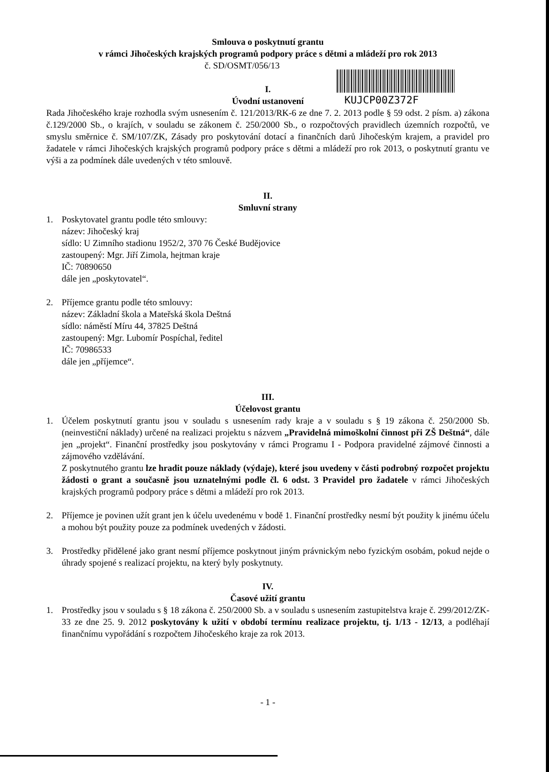KUJCP00Z372F
Smlouva o poskytnutí grantu
v rámci Jihočeských krajských programů podpory práce s dětmi a mládeží pro rok 2013
č. SD/OSMT/056/13
I.
Úvodní ustanovení
Rada Jihočeského kraje rozhodla svým usnesením č. 121/2013/RK-6 ze dne 7. 2. 2013 podle § 59 odst. 2 písm. a) zákona č.129/2000 Sb., o krajích, v souladu se zákonem č. 250/2000 Sb., o rozpočtových pravidlech územních rozpočtů, ve smyslu směrnice č. SM/107/ZK, Zásady pro poskytování dotací a finančních darů Jihočeským krajem, a pravidel pro žadatele v rámci Jihočeských krajských programů podpory práce s dětmi a mládeží pro rok 2013, o poskytnutí grantu ve výši a za podmínek dále uvedených v této smlouvě.
II.
Smluvní strany
1. Poskytovatel grantu podle této smlouvy:
název: Jihočeský kraj
sídlo: U Zimního stadionu 1952/2, 370 76 České Budějovice
zastoupený: Mgr. Jiří Zimola, hejtman kraje
IČ: 70890650
dále jen „poskytovatel“.
2. Příjemce grantu podle této smlouvy:
název: Základní škola a Mateřská škola Deštná
sídlo: náměstí Míru 44, 37825 Deštná
zastoupený: Mgr. Lubomír Pospíchal, ředitel
IČ: 70986533
dále jen „příjemce“.
III.
Účelovost grantu
1. Účelem poskytnutí grantu jsou v souladu s usnesením rady kraje a v souladu s § 19 zákona č. 250/2000 Sb. (neinvestiční náklady) určené na realizaci projektu s názvem „Pravidelná mimoškolní činnost při ZŠ Deštná“, dále jen „projekt“. Finanční prostředky jsou poskytovány v rámci Programu I - Podpora pravidelné zájmové činnosti a zájmového vzdělávání.
Z poskytnutého grantu lze hradit pouze náklady (výdaje), které jsou uvedeny v části podrobný rozpočet projektu žádosti o grant a současně jsou uznatelnými podle čl. 6 odst. 3 Pravidel pro žadatele v rámci Jihočeských krajských programů podpory práce s dětmi a mládeží pro rok 2013.
2. Příjemce je povinen užít grant jen k účelu uvedenému v bodě 1. Finanční prostředky nesmí být použity k jinému účelu a mohou být použity pouze za podmínek uvedených v žádosti.
3. Prostředky přidělené jako grant nesmí příjemce poskytnout jiným právnickým nebo fyzickým osobám, pokud nejde o úhrady spojené s realizací projektu, na který byly poskytnuty.
IV.
Časové užití grantu
1. Prostředky jsou v souladu s § 18 zákona č. 250/2000 Sb. a v souladu s usnesením zastupitelstva kraje č. 299/2012/ZK-33 ze dne 25. 9. 2012 poskytovány k užití v období termínu realizace projektu, tj. 1/13 - 12/13, a podléhají finančnímu vypořádání s rozpočtem Jihočeského kraje za rok 2013.
- 1 -